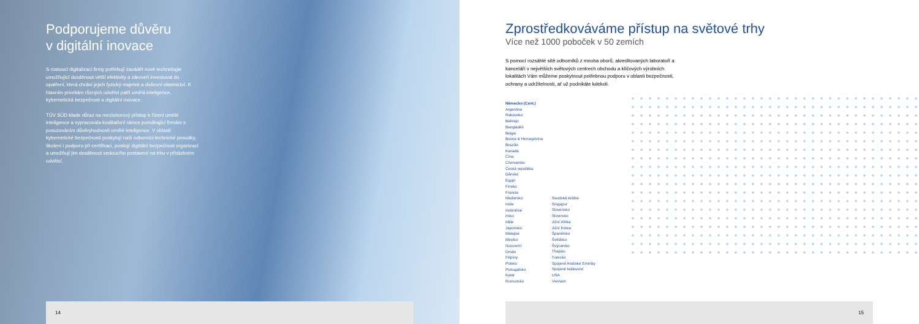Podporujeme důvěru
v digitální inovace
S rostoucí digitalizací firmy potřebují zavádět nové technologie umožňující dosáhnout větší efektivity a zároveň investovat do opatření, která chrání jejich fyzický majetek a duševní vlastnictví. K hlavním prioritám různých odvětví patří umělá inteligence, kybernetická bezpečnost a digitální inovace.
TÜV SÜD klade důraz na mezioborový přístup k řízení umělé inteligence a vypracovala kvalitativní rámce pomáhající firmám s posuzováním důvěryhodnosti umělé inteligence. V oblasti kybernetické bezpečnosti poskytují naši odborníci technické posudky, školení i podporu při certifikaci, posilují digitální bezpečnost organizací a umožňují jim dosáhnout vedoucího postavení na trhu v příslušném odvětví.
14
Zprostředkováváme přístup na světové trhy
Více než 1000 poboček v 50 zemích
S pomocí rozsáhlé sítě odborníků z mnoha oborů, akreditovaných laboratoří a kanceláří v největších světových centrech obchodu a klíčových výrobních lokalitách Vám můžeme poskytnout potřebnou podporu v oblasti bezpečnosti, ochrany a udržitelnosti, ať už podnikáte kdekoli.
Německo (Cent.)
Argentina
Rakousko
Bahrajn
Bangladéš
Belgie
Bosna & Hercegovina
Brazílie
Kanada
Čína
Chorvatsko
Česká republika
Dánsko
Egypt
Finsko
Francie
Maďarsko
Indie
Indonésie
Irsko
Itálie
Japonsko
Malajsie
Mexiko
Nizozemí
Omán
Filipíny
Polsko
Portugalsko
Katar
Rumunsko
Saudská Arábie
Singapur
Slovensko
Slovinsko
Jižní Afrika
Jižní Korea
Španělsko
Švédsko
Švýcarsko
Thajsko
Turecko
Spojené Arabské Emiráty
Spojené království
USA
Vietnam
15